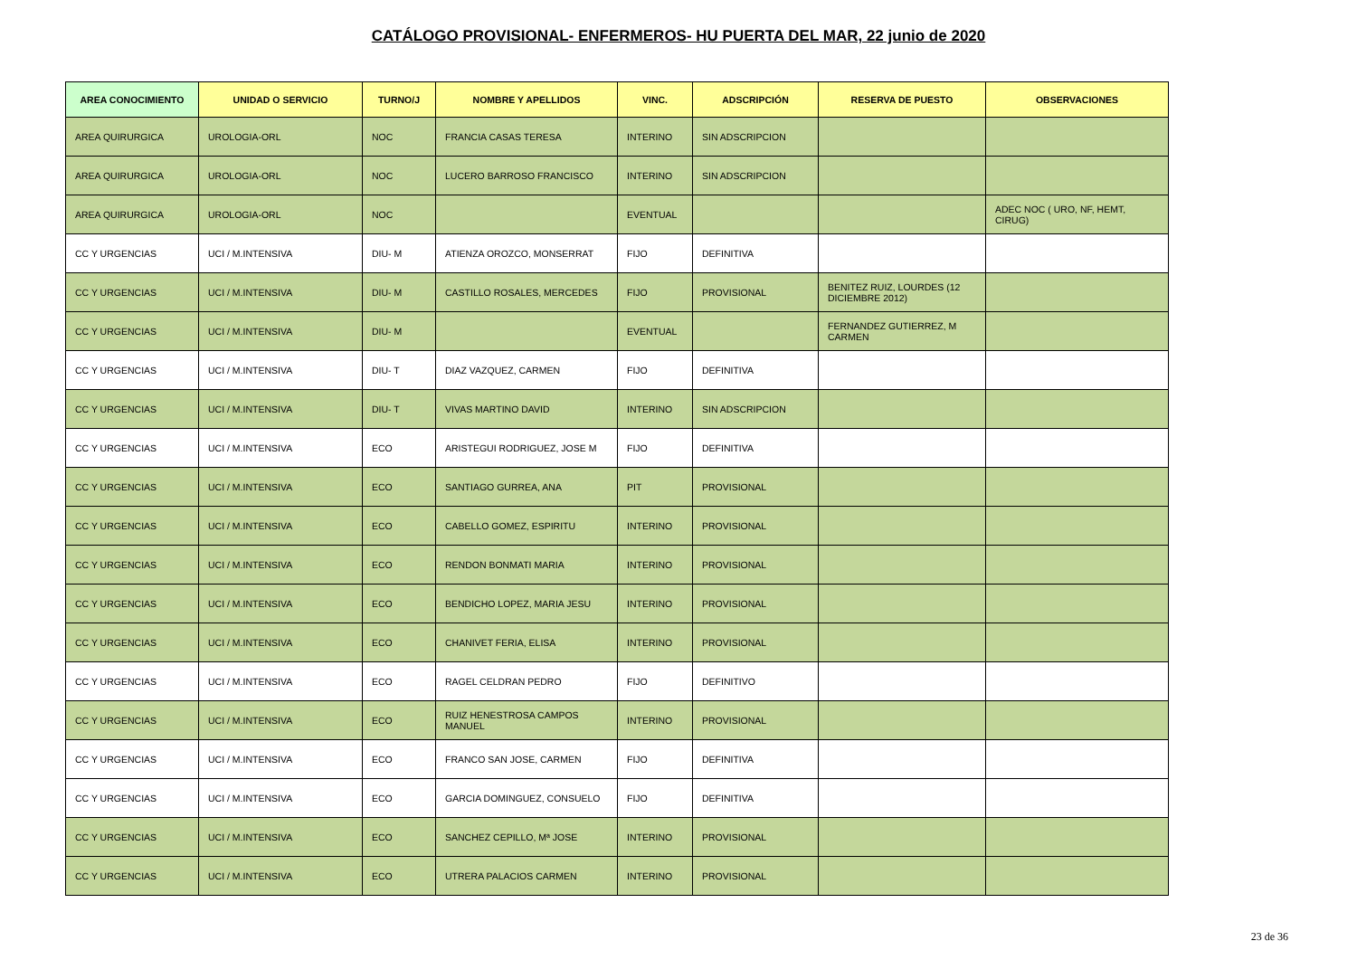CATÁLOGO PROVISIONAL- ENFERMEROS- HU PUERTA DEL MAR, 22 junio de 2020
| AREA CONOCIMIENTO | UNIDAD O SERVICIO | TURNO/J | NOMBRE Y APELLIDOS | VINC. | ADSCRIPCIÓN | RESERVA DE PUESTO | OBSERVACIONES |
| --- | --- | --- | --- | --- | --- | --- | --- |
| AREA QUIRURGICA | UROLOGIA-ORL | NOC | FRANCIA CASAS TERESA | INTERINO | SIN ADSCRIPCION | | |
| AREA QUIRURGICA | UROLOGIA-ORL | NOC | LUCERO BARROSO FRANCISCO | INTERINO | SIN ADSCRIPCION | | |
| AREA QUIRURGICA | UROLOGIA-ORL | NOC | | EVENTUAL | | | ADEC NOC ( URO, NF, HEMT, CIRUG) |
| CC Y URGENCIAS | UCI / M.INTENSIVA | DIU- M | ATIENZA OROZCO, MONSERRAT | FIJO | DEFINITIVA | | |
| CC Y URGENCIAS | UCI / M.INTENSIVA | DIU- M | CASTILLO ROSALES, MERCEDES | FIJO | PROVISIONAL | BENITEZ RUIZ, LOURDES (12 DICIEMBRE 2012) | |
| CC Y URGENCIAS | UCI / M.INTENSIVA | DIU- M | | EVENTUAL | | FERNANDEZ GUTIERREZ, M CARMEN | |
| CC Y URGENCIAS | UCI / M.INTENSIVA | DIU- T | DIAZ VAZQUEZ, CARMEN | FIJO | DEFINITIVA | | |
| CC Y URGENCIAS | UCI / M.INTENSIVA | DIU- T | VIVAS MARTINO DAVID | INTERINO | SIN ADSCRIPCION | | |
| CC Y URGENCIAS | UCI / M.INTENSIVA | ECO | ARISTEGUI RODRIGUEZ, JOSE M | FIJO | DEFINITIVA | | |
| CC Y URGENCIAS | UCI / M.INTENSIVA | ECO | SANTIAGO GURREA, ANA | PIT | PROVISIONAL | | |
| CC Y URGENCIAS | UCI / M.INTENSIVA | ECO | CABELLO GOMEZ, ESPIRITU | INTERINO | PROVISIONAL | | |
| CC Y URGENCIAS | UCI / M.INTENSIVA | ECO | RENDON BONMATI MARIA | INTERINO | PROVISIONAL | | |
| CC Y URGENCIAS | UCI / M.INTENSIVA | ECO | BENDICHO LOPEZ, MARIA JESU | INTERINO | PROVISIONAL | | |
| CC Y URGENCIAS | UCI / M.INTENSIVA | ECO | CHANIVET FERIA, ELISA | INTERINO | PROVISIONAL | | |
| CC Y URGENCIAS | UCI / M.INTENSIVA | ECO | RAGEL CELDRAN PEDRO | FIJO | DEFINITIVO | | |
| CC Y URGENCIAS | UCI / M.INTENSIVA | ECO | RUIZ HENESTROSA CAMPOS MANUEL | INTERINO | PROVISIONAL | | |
| CC Y URGENCIAS | UCI / M.INTENSIVA | ECO | FRANCO SAN JOSE, CARMEN | FIJO | DEFINITIVA | | |
| CC Y URGENCIAS | UCI / M.INTENSIVA | ECO | GARCIA DOMINGUEZ, CONSUELO | FIJO | DEFINITIVA | | |
| CC Y URGENCIAS | UCI / M.INTENSIVA | ECO | SANCHEZ CEPILLO, Mª JOSE | INTERINO | PROVISIONAL | | |
| CC Y URGENCIAS | UCI / M.INTENSIVA | ECO | UTRERA PALACIOS CARMEN | INTERINO | PROVISIONAL | | |
23 de 36